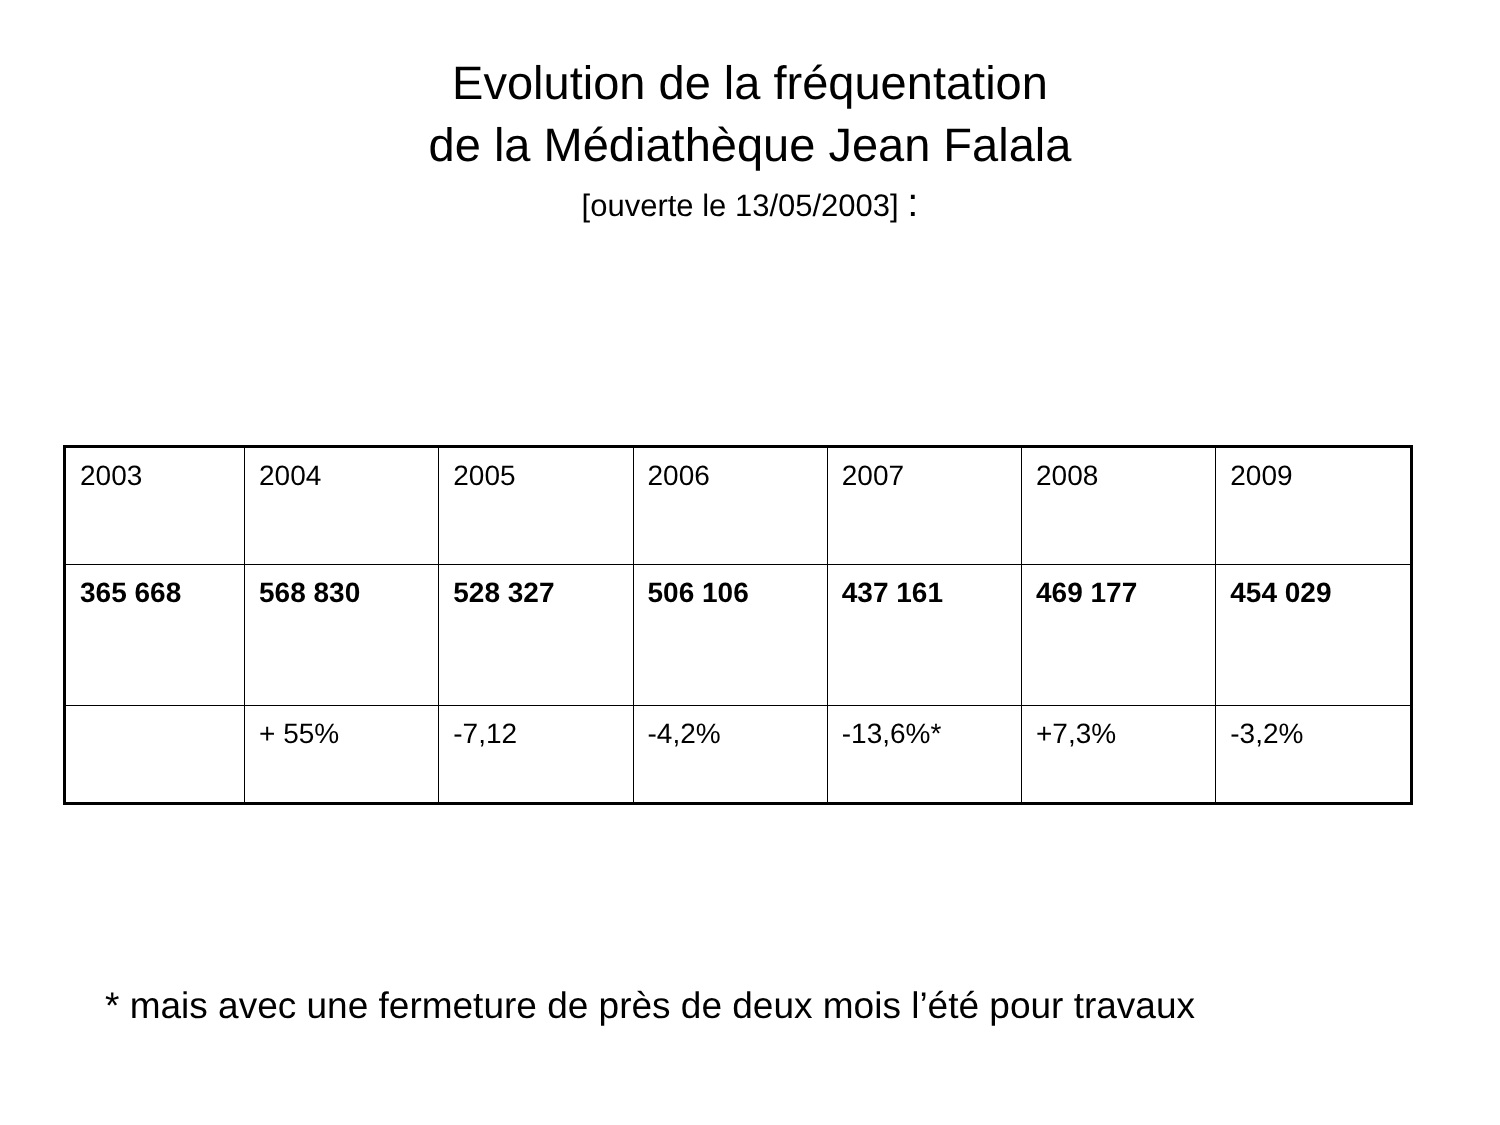Evolution de la fréquentation
de la Médiathèque Jean Falala
[ouverte le 13/05/2003] :
| 2003 | 2004 | 2005 | 2006 | 2007 | 2008 | 2009 |
| 365 668 | 568 830 | 528 327 | 506 106 | 437 161 | 469 177 | 454 029 |
| | + 55% | -7,12 | -4,2% | -13,6%* | +7,3% | -3,2% |
* mais avec une fermeture de près de deux mois l’été pour travaux